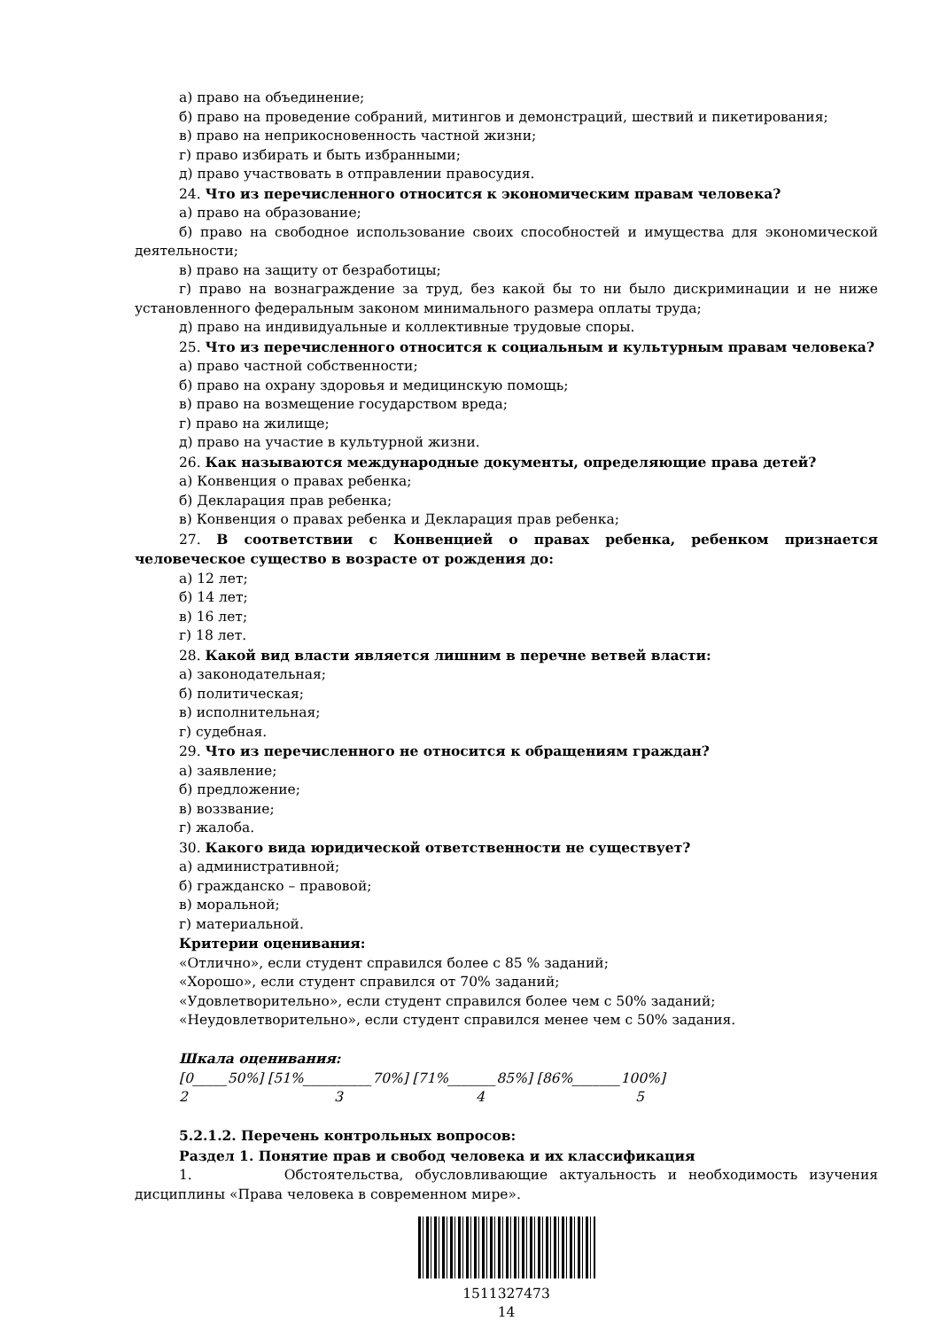а) право на объединение;
б) право на проведение собраний, митингов и демонстраций, шествий и пикетирования;
в) право на неприкосновенность частной жизни;
г) право избирать и быть избранными;
д) право участвовать в отправлении правосудия.
24. Что из перечисленного относится к экономическим правам человека?
а) право на образование;
б) право на свободное использование своих способностей и имущества для экономической деятельности;
в) право на защиту от безработицы;
г) право на вознаграждение за труд, без какой бы то ни было дискриминации и не ниже установленного федеральным законом минимального размера оплаты труда;
д) право на индивидуальные и коллективные трудовые споры.
25. Что из перечисленного относится к социальным и культурным правам человека?
а) право частной собственности;
б) право на охрану здоровья и медицинскую помощь;
в) право на возмещение государством вреда;
г) право на жилище;
д) право на участие в культурной жизни.
26. Как называются международные документы, определяющие права детей?
а) Конвенция о правах ребенка;
б) Декларация прав ребенка;
в) Конвенция о правах ребенка и Декларация прав ребенка;
27. В соответствии с Конвенцией о правах ребенка, ребенком признается человеческое существо в возрасте от рождения до:
а) 12 лет;
б) 14 лет;
в) 16 лет;
г) 18 лет.
28. Какой вид власти является лишним в перечне ветвей власти:
а) законодательная;
б) политическая;
в) исполнительная;
г) судебная.
29. Что из перечисленного не относится к обращениям граждан?
а) заявление;
б) предложение;
в) воззвание;
г) жалоба.
30. Какого вида юридической ответственности не существует?
а) административной;
б) гражданско – правовой;
в) моральной;
г) материальной.
Критерии оценивания:
«Отлично», если студент справился более с 85 % заданий;
«Хорошо», если студент справился от 70% заданий;
«Удовлетворительно», если студент справился более чем с 50% заданий;
«Неудовлетворительно», если студент справился менее чем с 50% задания.
Шкала оценивания:
[0_____50%] [51%__________70%] [71%_______85%] [86%_______100%]
2 3 4 5
5.2.1.2. Перечень контрольных вопросов:
Раздел 1. Понятие прав и свобод человека и их классификация
1. Обстоятельства, обусловливающие актуальность и необходимость изучения дисциплины «Права человека в современном мире».
1511327473
14